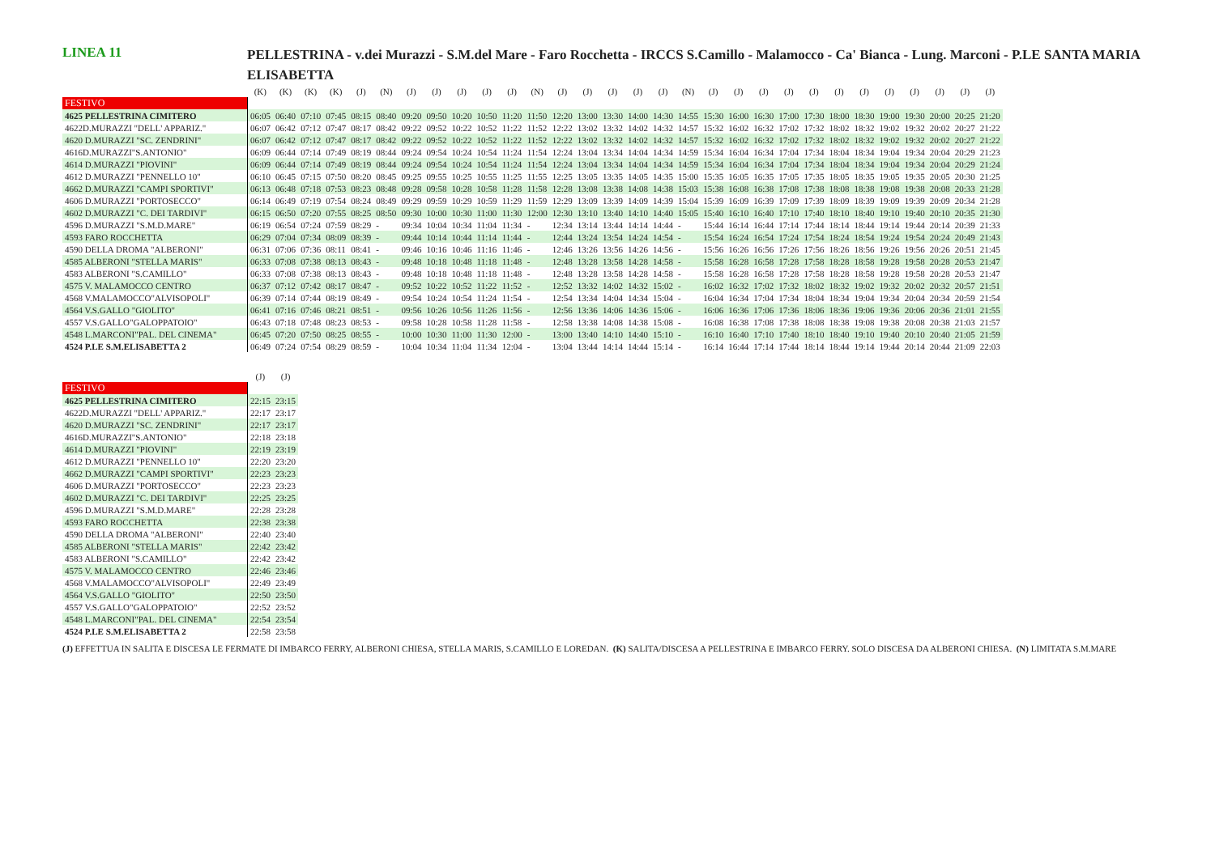LINEA 11
PELLESTRINA - v.dei Murazzi - S.M.del Mare - Faro Rocchetta - IRCCS S.Camillo - Malamocco - Ca' Bianca - Lung. Marconi - P.LE SANTA MARIA ELISABETTA
| | (K) | (K) | (K) | (K) | (J) | (N) | (J) | (J) | (J) | (J) | (J) | (N) | (J) | (J) | (J) | (J) | (J) | (N) | (J) | (J) | (J) | (J) | (J) | (J) | (J) | (J) | (J) | (J) | (J) | (J) |
| --- | --- | --- | --- | --- | --- | --- | --- | --- | --- | --- | --- | --- | --- | --- | --- | --- | --- | --- | --- | --- | --- | --- | --- | --- | --- | --- | --- | --- | --- | --- |
| FESTIVO | | | | | | | | | | | | | | | | | | | | | | | | | | | | | | |
| 4625 PELLESTRINA CIMITERO | 06:05 | 06:40 | 07:10 | 07:45 | 08:15 | 08:40 | 09:20 | 09:50 | 10:20 | 10:50 | 11:20 | 11:50 | 12:20 | 13:00 | 13:30 | 14:00 | 14:30 | 14:55 | 15:30 | 16:00 | 16:30 | 17:00 | 17:30 | 18:00 | 18:30 | 19:00 | 19:30 | 20:00 | 20:25 | 21:20 |
| 4622D.MURAZZI "DELL' APPARIZ." | 06:07 | 06:42 | 07:12 | 07:47 | 08:17 | 08:42 | 09:22 | 09:52 | 10:22 | 10:52 | 11:22 | 11:52 | 12:22 | 13:02 | 13:32 | 14:02 | 14:32 | 14:57 | 15:32 | 16:02 | 16:32 | 17:02 | 17:32 | 18:02 | 18:32 | 19:02 | 19:32 | 20:02 | 20:27 | 21:22 |
| 4620 D.MURAZZI "SC. ZENDRINI" | 06:07 | 06:42 | 07:12 | 07:47 | 08:17 | 08:42 | 09:22 | 09:52 | 10:22 | 10:52 | 11:22 | 11:52 | 12:22 | 13:02 | 13:32 | 14:02 | 14:32 | 14:57 | 15:32 | 16:02 | 16:32 | 17:02 | 17:32 | 18:02 | 18:32 | 19:02 | 19:32 | 20:02 | 20:27 | 21:22 |
| 4616D.MURAZZI"S.ANTONIO" | 06:09 | 06:44 | 07:14 | 07:49 | 08:19 | 08:44 | 09:24 | 09:54 | 10:24 | 10:54 | 11:24 | 11:54 | 12:24 | 13:04 | 13:34 | 14:04 | 14:34 | 14:59 | 15:34 | 16:04 | 16:34 | 17:04 | 17:34 | 18:04 | 18:34 | 19:04 | 19:34 | 20:04 | 20:29 | 21:23 |
| 4614 D.MURAZZI "PIOVINI" | 06:09 | 06:44 | 07:14 | 07:49 | 08:19 | 08:44 | 09:24 | 09:54 | 10:24 | 10:54 | 11:24 | 11:54 | 12:24 | 13:04 | 13:34 | 14:04 | 14:34 | 14:59 | 15:34 | 16:04 | 16:34 | 17:04 | 17:34 | 18:04 | 18:34 | 19:04 | 19:34 | 20:04 | 20:29 | 21:24 |
| 4612 D.MURAZZI "PENNELLO 10" | 06:10 | 06:45 | 07:15 | 07:50 | 08:20 | 08:45 | 09:25 | 09:55 | 10:25 | 10:55 | 11:25 | 11:55 | 12:25 | 13:05 | 13:35 | 14:05 | 14:35 | 15:00 | 15:35 | 16:05 | 16:35 | 17:05 | 17:35 | 18:05 | 18:35 | 19:05 | 19:35 | 20:05 | 20:30 | 21:25 |
| 4662 D.MURAZZI "CAMPI SPORTIVI" | 06:13 | 06:48 | 07:18 | 07:53 | 08:23 | 08:48 | 09:28 | 09:58 | 10:28 | 10:58 | 11:28 | 11:58 | 12:28 | 13:08 | 13:38 | 14:08 | 14:38 | 15:03 | 15:38 | 16:08 | 16:38 | 17:08 | 17:38 | 18:08 | 18:38 | 19:08 | 19:38 | 20:08 | 20:33 | 21:28 |
| 4606 D.MURAZZI "PORTOSECCO" | 06:14 | 06:49 | 07:19 | 07:54 | 08:24 | 08:49 | 09:29 | 09:59 | 10:29 | 10:59 | 11:29 | 11:59 | 12:29 | 13:09 | 13:39 | 14:09 | 14:39 | 15:04 | 15:39 | 16:09 | 16:39 | 17:09 | 17:39 | 18:09 | 18:39 | 19:09 | 19:39 | 20:09 | 20:34 | 21:28 |
| 4602 D.MURAZZI "C. DEI TARDIVI" | 06:15 | 06:50 | 07:20 | 07:55 | 08:25 | 08:50 | 09:30 | 10:00 | 10:30 | 11:00 | 11:30 | 12:00 | 12:30 | 13:10 | 13:40 | 14:10 | 14:40 | 15:05 | 15:40 | 16:10 | 16:40 | 17:10 | 17:40 | 18:10 | 18:40 | 19:10 | 19:40 | 20:10 | 20:35 | 21:30 |
| 4596 D.MURAZZI "S.M.D.MARE" | 06:19 | 06:54 | 07:24 | 07:59 | 08:29 | - | 09:34 | 10:04 | 10:34 | 11:04 | 11:34 | - | 12:34 | 13:14 | 13:44 | 14:14 | 14:44 | - | 15:44 | 16:14 | 16:44 | 17:14 | 17:44 | 18:14 | 18:44 | 19:14 | 19:44 | 20:14 | 20:39 | 21:33 |
| 4593 FARO ROCCHETTA | 06:29 | 07:04 | 07:34 | 08:09 | 08:39 | - | 09:44 | 10:14 | 10:44 | 11:14 | 11:44 | - | 12:44 | 13:24 | 13:54 | 14:24 | 14:54 | - | 15:54 | 16:24 | 16:54 | 17:24 | 17:54 | 18:24 | 18:54 | 19:24 | 19:54 | 20:24 | 20:49 | 21:43 |
| 4590 DELLA DROMA "ALBERONI" | 06:31 | 07:06 | 07:36 | 08:11 | 08:41 | - | 09:46 | 10:16 | 10:46 | 11:16 | 11:46 | - | 12:46 | 13:26 | 13:56 | 14:26 | 14:56 | - | 15:56 | 16:26 | 16:56 | 17:26 | 17:56 | 18:26 | 18:56 | 19:26 | 19:56 | 20:26 | 20:51 | 21:45 |
| 4585 ALBERONI "STELLA MARIS" | 06:33 | 07:08 | 07:38 | 08:13 | 08:43 | - | 09:48 | 10:18 | 10:48 | 11:18 | 11:48 | - | 12:48 | 13:28 | 13:58 | 14:28 | 14:58 | - | 15:58 | 16:28 | 16:58 | 17:28 | 17:58 | 18:28 | 18:58 | 19:28 | 19:58 | 20:28 | 20:53 | 21:47 |
| 4583 ALBERONI "S.CAMILLO" | 06:33 | 07:08 | 07:38 | 08:13 | 08:43 | - | 09:48 | 10:18 | 10:48 | 11:18 | 11:48 | - | 12:48 | 13:28 | 13:58 | 14:28 | 14:58 | - | 15:58 | 16:28 | 16:58 | 17:28 | 17:58 | 18:28 | 18:58 | 19:28 | 19:58 | 20:28 | 20:53 | 21:47 |
| 4575 V. MALAMOCCO CENTRO | 06:37 | 07:12 | 07:42 | 08:17 | 08:47 | - | 09:52 | 10:22 | 10:52 | 11:22 | 11:52 | - | 12:52 | 13:32 | 14:02 | 14:32 | 15:02 | - | 16:02 | 16:32 | 17:02 | 17:32 | 18:02 | 18:32 | 19:02 | 19:32 | 20:02 | 20:32 | 20:57 | 21:51 |
| 4568 V.MALAMOCCO"ALVISOPOLI" | 06:39 | 07:14 | 07:44 | 08:19 | 08:49 | - | 09:54 | 10:24 | 10:54 | 11:24 | 11:54 | - | 12:54 | 13:34 | 14:04 | 14:34 | 15:04 | - | 16:04 | 16:34 | 17:04 | 17:34 | 18:04 | 18:34 | 19:04 | 19:34 | 20:04 | 20:34 | 20:59 | 21:54 |
| 4564 V.S.GALLO "GIOLITO" | 06:41 | 07:16 | 07:46 | 08:21 | 08:51 | - | 09:56 | 10:26 | 10:56 | 11:26 | 11:56 | - | 12:56 | 13:36 | 14:06 | 14:36 | 15:06 | - | 16:06 | 16:36 | 17:06 | 17:36 | 18:06 | 18:36 | 19:06 | 19:36 | 20:06 | 20:36 | 21:01 | 21:55 |
| 4557 V.S.GALLO"GALOPPATOIO" | 06:43 | 07:18 | 07:48 | 08:23 | 08:53 | - | 09:58 | 10:28 | 10:58 | 11:28 | 11:58 | - | 12:58 | 13:38 | 14:08 | 14:38 | 15:08 | - | 16:08 | 16:38 | 17:08 | 17:38 | 18:08 | 18:38 | 19:08 | 19:38 | 20:08 | 20:38 | 21:03 | 21:57 |
| 4548 L.MARCONI"PAL. DEL CINEMA" | 06:45 | 07:20 | 07:50 | 08:25 | 08:55 | - | 10:00 | 10:30 | 11:00 | 11:30 | 12:00 | - | 13:00 | 13:40 | 14:10 | 14:40 | 15:10 | - | 16:10 | 16:40 | 17:10 | 17:40 | 18:10 | 18:40 | 19:10 | 19:40 | 20:10 | 20:40 | 21:05 | 21:59 |
| 4524 P.LE S.M.ELISABETTA 2 | 06:49 | 07:24 | 07:54 | 08:29 | 08:59 | - | 10:04 | 10:34 | 11:04 | 11:34 | 12:04 | - | 13:04 | 13:44 | 14:14 | 14:44 | 15:14 | - | 16:14 | 16:44 | 17:14 | 17:44 | 18:14 | 18:44 | 19:14 | 19:44 | 20:14 | 20:44 | 21:09 | 22:03 |
| | (J) | (J) |
| --- | --- | --- |
| FESTIVO | | |
| 4625 PELLESTRINA CIMITERO | 22:15 | 23:15 |
| 4622D.MURAZZI "DELL' APPARIZ." | 22:17 | 23:17 |
| 4620 D.MURAZZI "SC. ZENDRINI" | 22:17 | 23:17 |
| 4616D.MURAZZI"S.ANTONIO" | 22:18 | 23:18 |
| 4614 D.MURAZZI "PIOVINI" | 22:19 | 23:19 |
| 4612 D.MURAZZI "PENNELLO 10" | 22:20 | 23:20 |
| 4662 D.MURAZZI "CAMPI SPORTIVI" | 22:23 | 23:23 |
| 4606 D.MURAZZI "PORTOSECCO" | 22:23 | 23:23 |
| 4602 D.MURAZZI "C. DEI TARDIVI" | 22:25 | 23:25 |
| 4596 D.MURAZZI "S.M.D.MARE" | 22:28 | 23:28 |
| 4593 FARO ROCCHETTA | 22:38 | 23:38 |
| 4590 DELLA DROMA "ALBERONI" | 22:40 | 23:40 |
| 4585 ALBERONI "STELLA MARIS" | 22:42 | 23:42 |
| 4583 ALBERONI "S.CAMILLO" | 22:42 | 23:42 |
| 4575 V. MALAMOCCO CENTRO | 22:46 | 23:46 |
| 4568 V.MALAMOCCO"ALVISOPOLI" | 22:49 | 23:49 |
| 4564 V.S.GALLO "GIOLITO" | 22:50 | 23:50 |
| 4557 V.S.GALLO"GALOPPATOIO" | 22:52 | 23:52 |
| 4548 L.MARCONI"PAL. DEL CINEMA" | 22:54 | 23:54 |
| 4524 P.LE S.M.ELISABETTA 2 | 22:58 | 23:58 |
(J) EFFETTUA IN SALITA E DISCESA LE FERMATE DI IMBARCO FERRY, ALBERONI CHIESA, STELLA MARIS, S.CAMILLO E LOREDAN. (K) SALITA/DISCESA A PELLESTRINA E IMBARCO FERRY. SOLO DISCESA DA ALBERONI CHIESA. (N) LIMITATA S.M.MARE